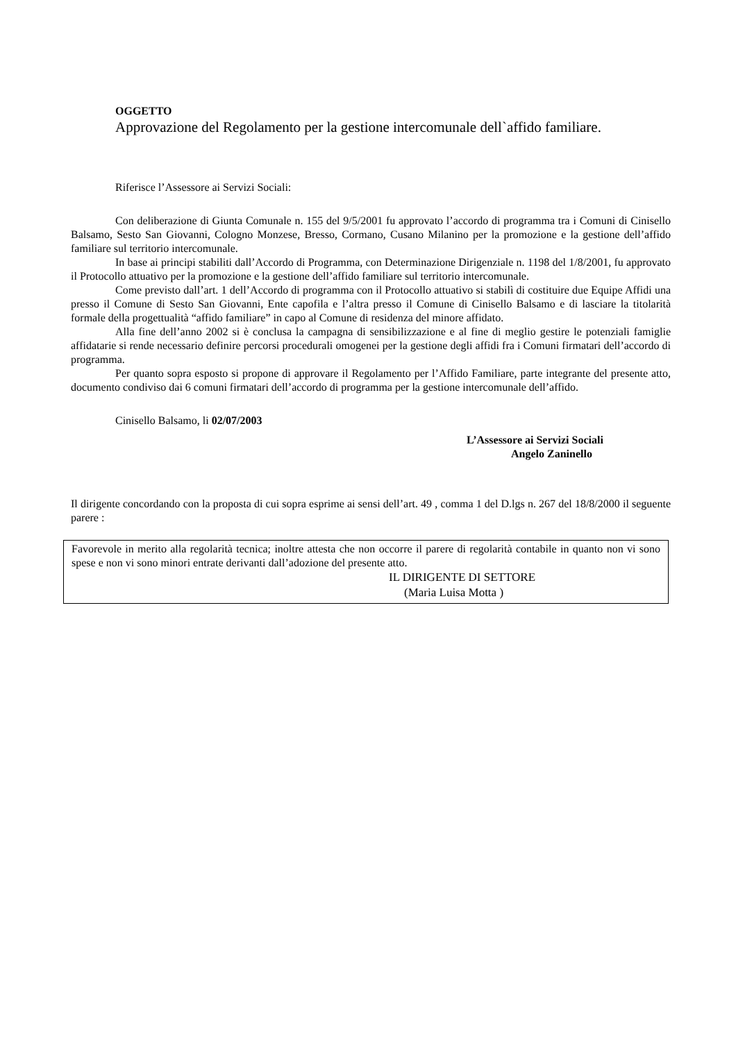OGGETTO
Approvazione del Regolamento per la gestione intercomunale dell`affido familiare.
Riferisce l’Assessore ai Servizi Sociali:
Con deliberazione di Giunta Comunale n. 155 del 9/5/2001 fu approvato l’accordo di programma tra i Comuni di Cinisello Balsamo, Sesto San Giovanni, Cologno Monzese, Bresso, Cormano, Cusano Milanino per la promozione e la gestione dell’affido familiare sul territorio intercomunale.
In base ai principi stabiliti dall’Accordo di Programma, con Determinazione Dirigenziale n. 1198 del 1/8/2001, fu approvato il Protocollo attuativo per la promozione e la gestione dell’affido familiare sul territorio intercomunale.
Come previsto dall’art. 1 dell’Accordo di programma con il Protocollo attuativo si stabilì di costituire due Equipe Affidi una presso il Comune di Sesto San Giovanni, Ente capofila e l’altra presso il Comune di Cinisello Balsamo e di lasciare la titolarità formale della progettualità “affido familiare” in capo al Comune di residenza del minore affidato.
Alla fine dell’anno 2002 si è conclusa la campagna di sensibilizzazione e al fine di meglio gestire le potenziali famiglie affidatarie si rende necessario definire percorsi procedurali omogenei per la gestione degli affidi fra i Comuni firmatari dell’accordo di programma.
Per quanto sopra esposto si propone di approvare il Regolamento per l’Affido Familiare, parte integrante del presente atto, documento condiviso dai 6 comuni firmatari dell’accordo di programma per la gestione intercomunale dell’affido.
Cinisello Balsamo, li 02/07/2003
L’Assessore ai Servizi Sociali
Angelo Zaninello
Il dirigente concordando con la proposta di cui sopra esprime ai sensi dell’art. 49 , comma 1 del D.lgs n. 267 del 18/8/2000 il seguente parere :
Favorevole in merito alla regolarità tecnica; inoltre attesta che non occorre il parere di regolarità contabile in quanto non vi sono spese e non vi sono minori entrate derivanti dall’adozione del presente atto.
IL DIRIGENTE DI SETTORE
(Maria Luisa Motta )